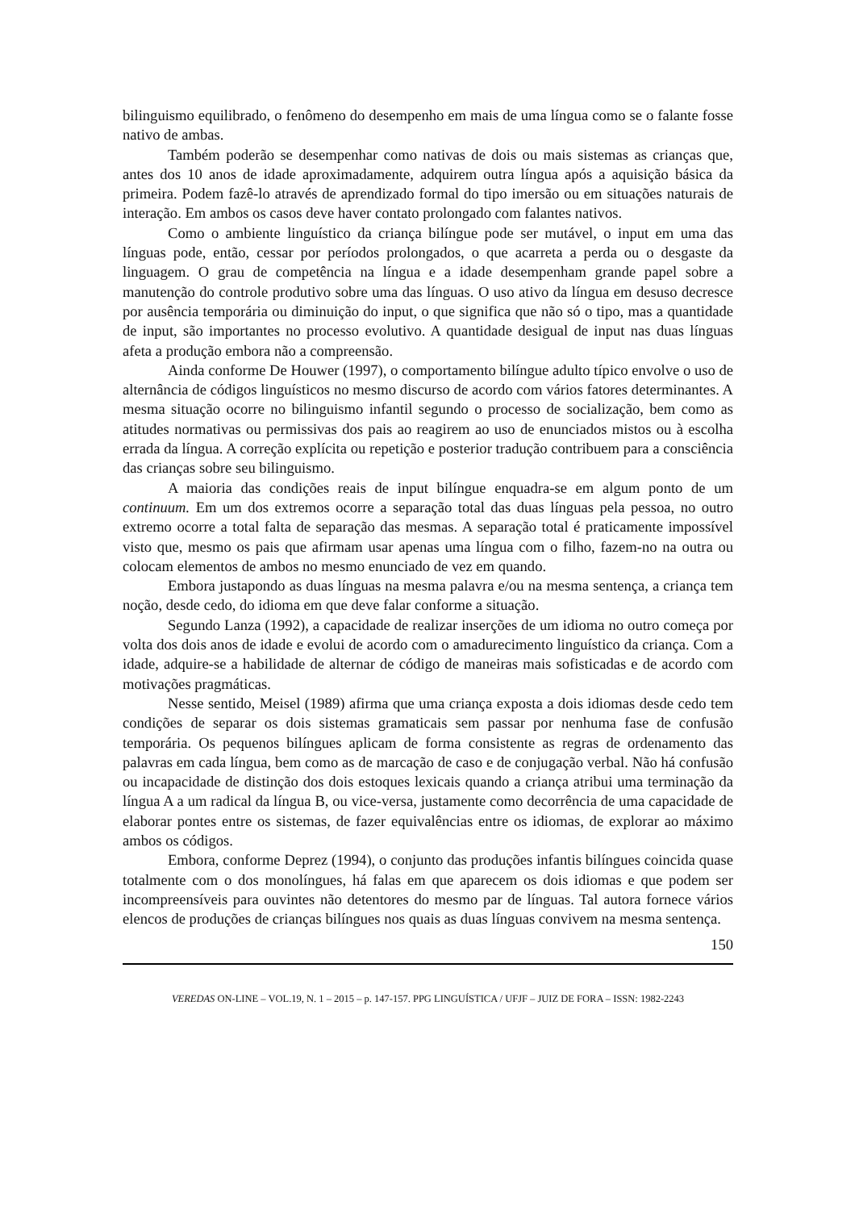bilinguismo equilibrado, o fenômeno do desempenho em mais de uma língua como se o falante fosse nativo de ambas.
Também poderão se desempenhar como nativas de dois ou mais sistemas as crianças que, antes dos 10 anos de idade aproximadamente, adquirem outra língua após a aquisição básica da primeira. Podem fazê-lo através de aprendizado formal do tipo imersão ou em situações naturais de interação. Em ambos os casos deve haver contato prolongado com falantes nativos.
Como o ambiente linguístico da criança bilíngue pode ser mutável, o input em uma das línguas pode, então, cessar por períodos prolongados, o que acarreta a perda ou o desgaste da linguagem. O grau de competência na língua e a idade desempenham grande papel sobre a manutenção do controle produtivo sobre uma das línguas. O uso ativo da língua em desuso decresce por ausência temporária ou diminuição do input, o que significa que não só o tipo, mas a quantidade de input, são importantes no processo evolutivo. A quantidade desigual de input nas duas línguas afeta a produção embora não a compreensão.
Ainda conforme De Houwer (1997), o comportamento bilíngue adulto típico envolve o uso de alternância de códigos linguísticos no mesmo discurso de acordo com vários fatores determinantes. A mesma situação ocorre no bilinguismo infantil segundo o processo de socialização, bem como as atitudes normativas ou permissivas dos pais ao reagirem ao uso de enunciados mistos ou à escolha errada da língua. A correção explícita ou repetição e posterior tradução contribuem para a consciência das crianças sobre seu bilinguismo.
A maioria das condições reais de input bilíngue enquadra-se em algum ponto de um continuum. Em um dos extremos ocorre a separação total das duas línguas pela pessoa, no outro extremo ocorre a total falta de separação das mesmas. A separação total é praticamente impossível visto que, mesmo os pais que afirmam usar apenas uma língua com o filho, fazem-no na outra ou colocam elementos de ambos no mesmo enunciado de vez em quando.
Embora justapondo as duas línguas na mesma palavra e/ou na mesma sentença, a criança tem noção, desde cedo, do idioma em que deve falar conforme a situação.
Segundo Lanza (1992), a capacidade de realizar inserções de um idioma no outro começa por volta dos dois anos de idade e evolui de acordo com o amadurecimento linguístico da criança. Com a idade, adquire-se a habilidade de alternar de código de maneiras mais sofisticadas e de acordo com motivações pragmáticas.
Nesse sentido, Meisel (1989) afirma que uma criança exposta a dois idiomas desde cedo tem condições de separar os dois sistemas gramaticais sem passar por nenhuma fase de confusão temporária. Os pequenos bilíngues aplicam de forma consistente as regras de ordenamento das palavras em cada língua, bem como as de marcação de caso e de conjugação verbal. Não há confusão ou incapacidade de distinção dos dois estoques lexicais quando a criança atribui uma terminação da língua A a um radical da língua B, ou vice-versa, justamente como decorrência de uma capacidade de elaborar pontes entre os sistemas, de fazer equivalências entre os idiomas, de explorar ao máximo ambos os códigos.
Embora, conforme Deprez (1994), o conjunto das produções infantis bilíngues coincida quase totalmente com o dos monolíngues, há falas em que aparecem os dois idiomas e que podem ser incompreensíveis para ouvintes não detentores do mesmo par de línguas. Tal autora fornece vários elencos de produções de crianças bilíngues nos quais as duas línguas convivem na mesma sentença.
150
VEREDAS ON-LINE – VOL.19, N. 1 – 2015 – p. 147-157. PPG LINGUÍSTICA / UFJF – JUIZ DE FORA – ISSN: 1982-2243